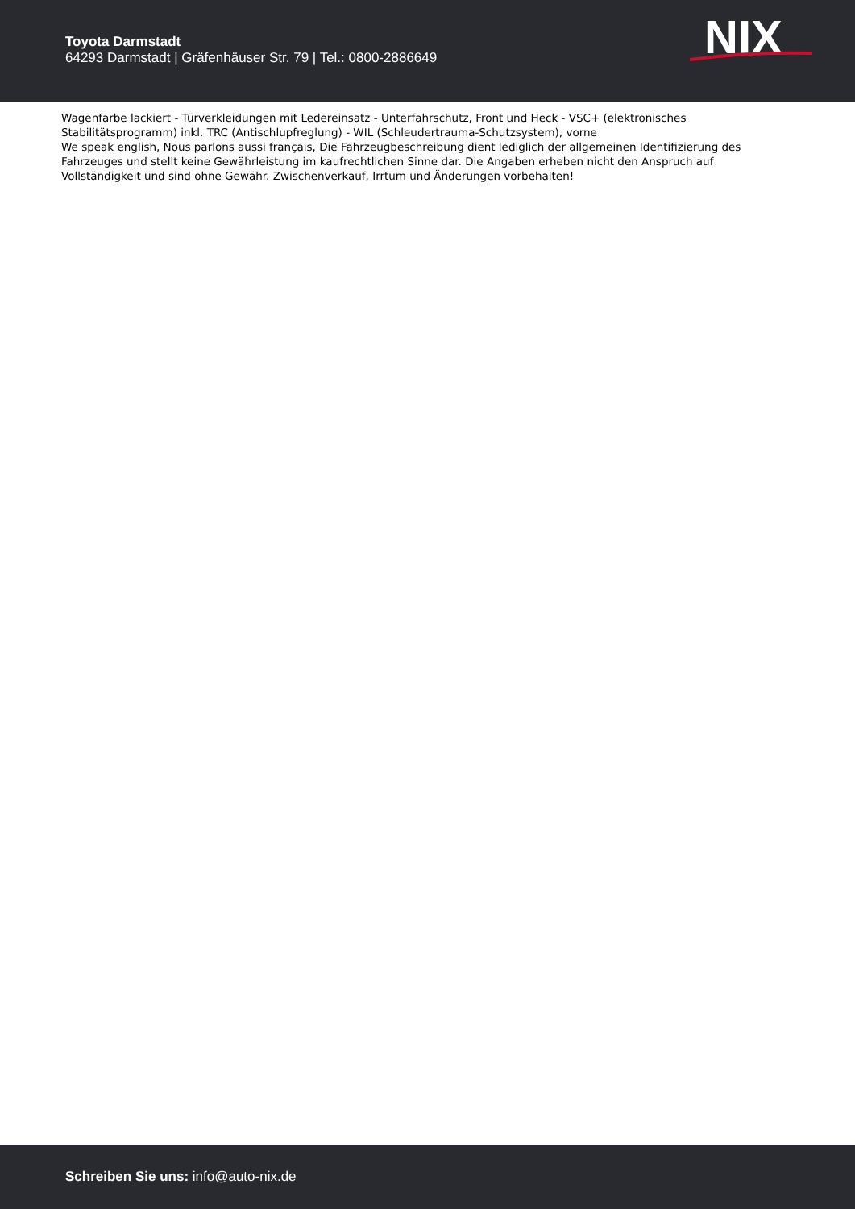Toyota Darmstadt
64293 Darmstadt | Gräfenhäuser Str. 79 | Tel.: 0800-2886649
NIX
Wagenfarbe lackiert - Türverkleidungen mit Ledereinsatz - Unterfahrschutz, Front und Heck - VSC+ (elektronisches Stabilitätsprogramm) inkl. TRC (Antischlupfreglung) - WIL (Schleudertrauma-Schutzsystem), vorne
We speak english, Nous parlons aussi français, Die Fahrzeugbeschreibung dient lediglich der allgemeinen Identifizierung des Fahrzeuges und stellt keine Gewährleistung im kaufrechtlichen Sinne dar. Die Angaben erheben nicht den Anspruch auf Vollständigkeit und sind ohne Gewähr. Zwischenverkauf, Irrtum und Änderungen vorbehalten!
Schreiben Sie uns: info@auto-nix.de